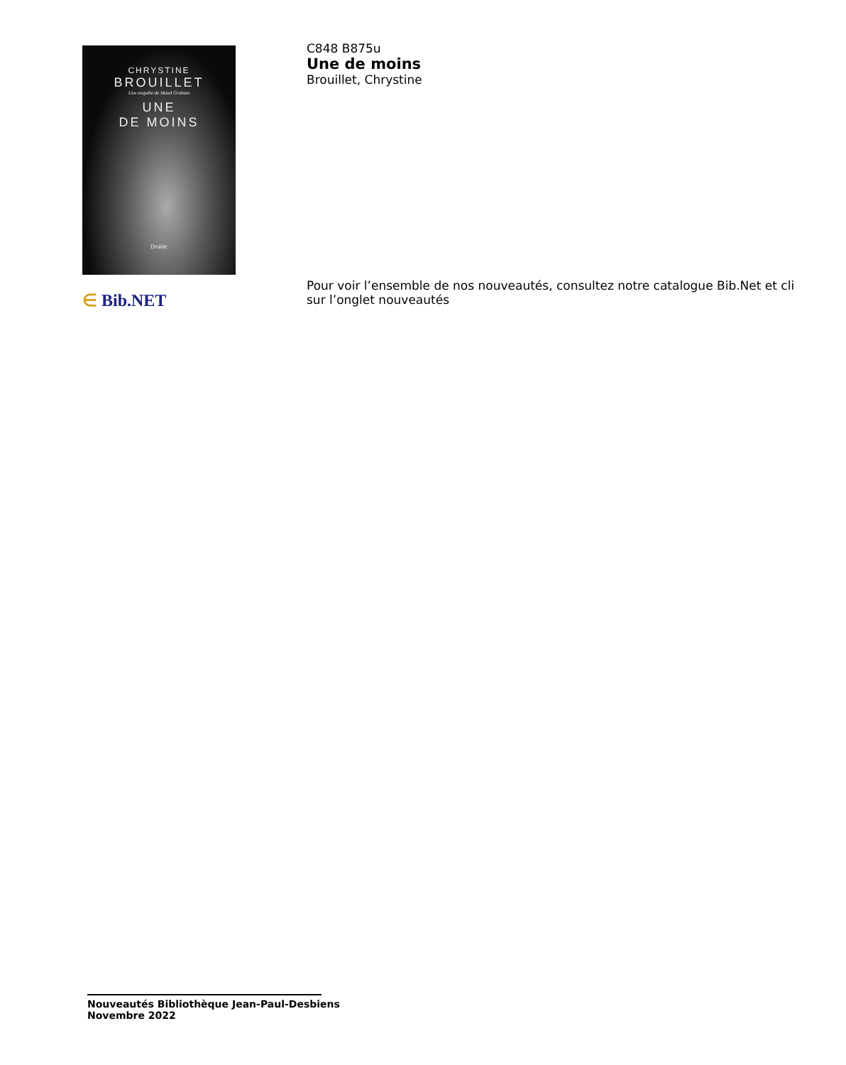CHRYSTINE
BROUILLET
Une enquête de Maud Graham
UNE
DE MOINS
Druide
∈ Bib.NET
C848 B875u
Une de moins
Brouillet, Chrystine
Pour voir l’ensemble de nos nouveautés, consultez notre catalogue Bib.Net et cli
sur l’onglet nouveautés
Nouveautés Bibliothèque Jean-Paul-Desbiens
Novembre 2022